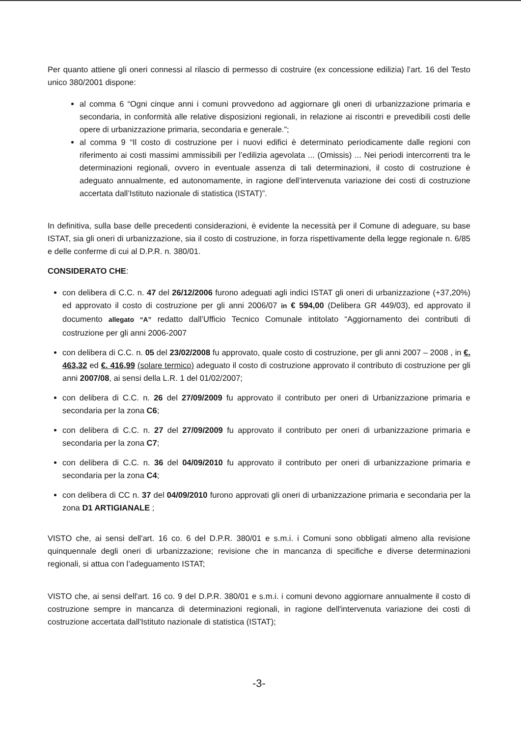Per quanto attiene gli oneri connessi al rilascio di permesso di costruire (ex concessione edilizia) l’art. 16 del Testo unico 380/2001 dispone:
al comma 6 “Ogni cinque anni i comuni provvedono ad aggiornare gli oneri di urbanizzazione primaria e secondaria, in conformità alle relative disposizioni regionali, in relazione ai riscontri e prevedibili costi delle opere di urbanizzazione primaria, secondaria e generale.”;
al comma 9 “Il costo di costruzione per i nuovi edifici è determinato periodicamente dalle regioni con riferimento ai costi massimi ammissibili per l’edilizia agevolata ... (Omissis) ... Nei periodi intercorrenti tra le determinazioni regionali, ovvero in eventuale assenza di tali determinazioni, il costo di costruzione è adeguato annualmente, ed autonomamente, in ragione dell’intervenuta variazione dei costi di costruzione accertata dall’Istituto nazionale di statistica (ISTAT)”.
In definitiva, sulla base delle precedenti considerazioni, è evidente la necessità per il Comune di adeguare, su base ISTAT, sia gli oneri di urbanizzazione, sia il costo di costruzione, in forza rispettivamente della legge regionale n. 6/85 e delle conferme di cui al D.P.R. n. 380/01.
CONSIDERATO CHE:
con delibera di C.C. n. 47 del 26/12/2006 furono adeguati agli indici ISTAT gli oneri di urbanizzazione (+37,20%) ed approvato il costo di costruzione per gli anni 2006/07 in € 594,00 (Delibera GR 449/03), ed approvato il documento allegato “A” redatto dall’Ufficio Tecnico Comunale intitolato “Aggiornamento dei contributi di costruzione per gli anni 2006-2007
con delibera di C.C. n. 05 del 23/02/2008 fu approvato, quale costo di costruzione, per gli anni 2007 – 2008 , in €. 463,32 ed €. 416,99 (solare termico) adeguato il costo di costruzione approvato il contributo di costruzione per gli anni 2007/08, ai sensi della L.R. 1 del 01/02/2007;
con delibera di C.C. n. 26 del 27/09/2009 fu approvato il contributo per oneri di Urbanizzazione primaria e secondaria per la zona C6;
con delibera di C.C. n. 27 del 27/09/2009 fu approvato il contributo per oneri di urbanizzazione primaria e secondaria per la zona C7;
con delibera di C.C. n. 36 del 04/09/2010 fu approvato il contributo per oneri di urbanizzazione primaria e secondaria per la zona C4;
con delibera di CC n. 37 del 04/09/2010 furono approvati gli oneri di urbanizzazione primaria e secondaria per la zona D1 ARTIGIANALE ;
VISTO che, ai sensi dell'art. 16 co. 6 del D.P.R. 380/01 e s.m.i. i Comuni sono obbligati almeno alla revisione quinquennale degli oneri di urbanizzazione; revisione che in mancanza di specifiche e diverse determinazioni regionali, si attua con l’adeguamento ISTAT;
VISTO che, ai sensi dell'art. 16 co. 9 del D.P.R. 380/01 e s.m.i. i comuni devono aggiornare annualmente il costo di costruzione sempre in mancanza di determinazioni regionali, in ragione dell'intervenuta variazione dei costi di costruzione accertata dall'Istituto nazionale di statistica (ISTAT);
-3-